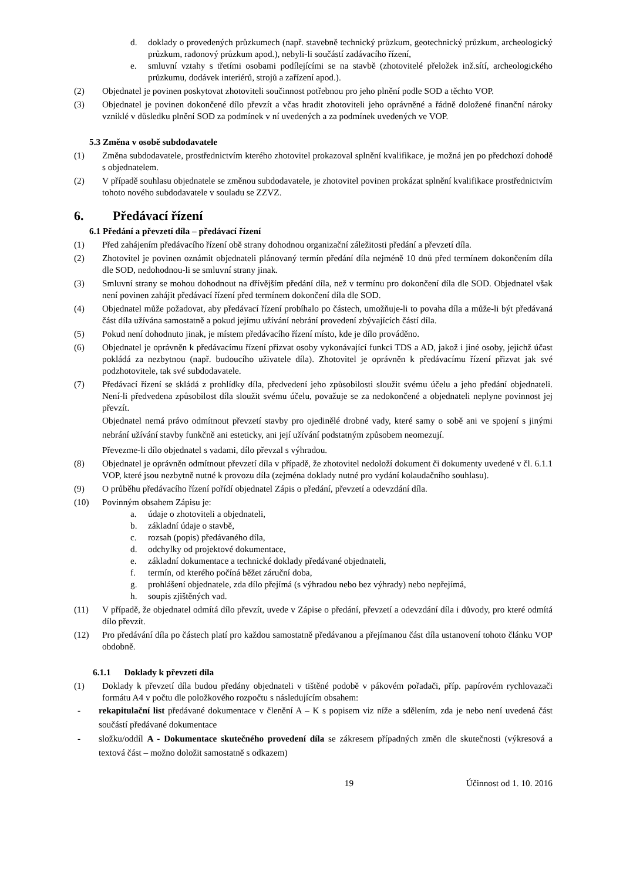d. doklady o provedených průzkumech (např. stavebně technický průzkum, geotechnický průzkum, archeologický průzkum, radonový průzkum apod.), nebyli-li součástí zadávacího řízení,
e. smluvní vztahy s třetími osobami podílejícími se na stavbě (zhotovitelé přeložek inž.sítí, archeologického průzkumu, dodávek interiérů, strojů a zařízení apod.).
(2) Objednatel je povinen poskytovat zhotoviteli součinnost potřebnou pro jeho plnění podle SOD a těchto VOP.
(3) Objednatel je povinen dokončené dílo převzít a včas hradit zhotoviteli jeho oprávněné a řádně doložené finanční nároky vzniklé v důsledku plnění SOD za podmínek v ní uvedených a za podmínek uvedených ve VOP.
5.3 Změna v osobě subdodavatele
(1) Změna subdodavatele, prostřednictvím kterého zhotovitel prokazoval splnění kvalifikace, je možná jen po předchozí dohodě s objednatelem.
(2) V případě souhlasu objednatele se změnou subdodavatele, je zhotovitel povinen prokázat splnění kvalifikace prostřednictvím tohoto nového subdodavatele v souladu se ZZVZ.
6. Předávací řízení
6.1 Předání a převzetí díla – předávací řízení
(1) Před zahájením předávacího řízení obě strany dohodnou organizační záležitosti předání a převzetí díla.
(2) Zhotovitel je povinen oznámit objednateli plánovaný termín předání díla nejméně 10 dnů před termínem dokončením díla dle SOD, nedohodnou-li se smluvní strany jinak.
(3) Smluvní strany se mohou dohodnout na dřívějším předání díla, než v termínu pro dokončení díla dle SOD. Objednatel však není povinen zahájit předávací řízení před termínem dokončení díla dle SOD.
(4) Objednatel může požadovat, aby předávací řízení probíhalo po částech, umožňuje-li to povaha díla a může-li být předávaná část díla užívána samostatně a pokud jejímu užívání nebrání provedení zbývajících částí díla.
(5) Pokud není dohodnuto jinak, je místem předávacího řízení místo, kde je dílo prováděno.
(6) Objednatel je oprávněn k předávacímu řízení přizvat osoby vykonávající funkci TDS a AD, jakož i jiné osoby, jejichž účast pokládá za nezbytnou (např. budoucího uživatele díla). Zhotovitel je oprávněn k předávacímu řízení přizvat jak své podzhotovitele, tak své subdodavatele.
(7) Předávací řízení se skládá z prohlídky díla, předvedení jeho způsobilosti sloužit svému účelu a jeho předání objednateli. Není-li předvedena způsobilost díla sloužit svému účelu, považuje se za nedokončené a objednateli neplyne povinnost jej převzít.
Objednatel nemá právo odmítnout převzetí stavby pro ojedinělé drobné vady, které samy o sobě ani ve spojení s jinými nebrání užívání stavby funkčně ani esteticky, ani její užívání podstatným způsobem neomezují.
Převezme-li dílo objednatel s vadami, dílo převzal s výhradou.
(8) Objednatel je oprávněn odmítnout převzetí díla v případě, že zhotovitel nedoloží dokument či dokumenty uvedené v čl. 6.1.1 VOP, které jsou nezbytně nutné k provozu díla (zejména doklady nutné pro vydání kolaudačního souhlasu).
(9) O průběhu předávacího řízení pořídí objednatel Zápis o předání, převzetí a odevzdání díla.
(10) Povinným obsahem Zápisu je:
a. údaje o zhotoviteli a objednateli,
b. základní údaje o stavbě,
c. rozsah (popis) předávaného díla,
d. odchylky od projektové dokumentace,
e. základní dokumentace a technické doklady předávané objednateli,
f. termín, od kterého počíná běžet záruční doba,
g. prohlášení objednatele, zda dílo přejímá (s výhradou nebo bez výhrady) nebo nepřejímá,
h. soupis zjištěných vad.
(11) V případě, že objednatel odmítá dílo převzít, uvede v Zápise o předání, převzetí a odevzdání díla i důvody, pro které odmítá dílo převzít.
(12) Pro předávání díla po částech platí pro každou samostatně předávanou a přejímanou část díla ustanovení tohoto článku VOP obdobně.
6.1.1 Doklady k převzetí díla
(1) Doklady k převzetí díla budou předány objednateli v tištěné podobě v pákovém pořadači, příp. papírovém rychlovazači formátu A4 v počtu dle položkového rozpočtu s následujícím obsahem:
- rekapitulační list předávané dokumentace v členění A – K s popisem viz níže a sdělením, zda je nebo není uvedená část součástí předávané dokumentace
- složku/oddíl A - Dokumentace skutečného provedení díla se zákresem případných změn dle skutečnosti (výkresová a textová část – možno doložit samostatně s odkazem)
19 Účinnost od 1. 10. 2016